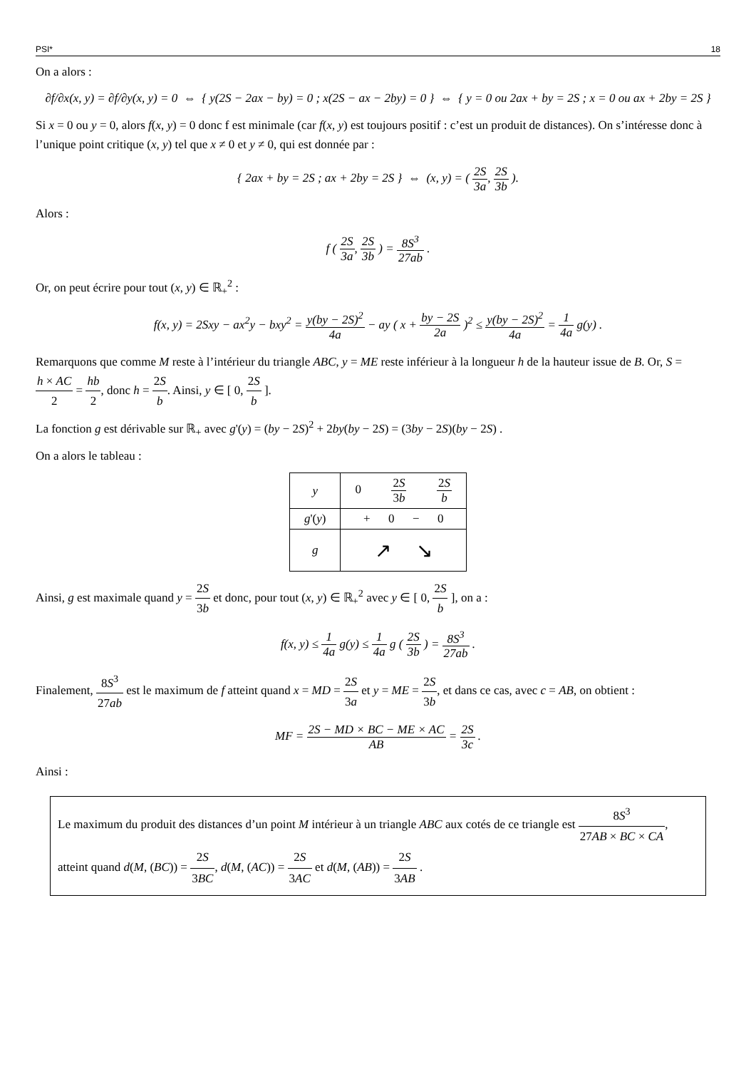PSI* 18
On a alors :
∂f/∂x(x, y) = ∂f/∂y(x, y) = 0 ⇔ { y(2S − 2ax − by) = 0 ; x(2S − ax − 2by) = 0 } ⇔ { y = 0 ou 2ax + by = 2S ; x = 0 ou ax + 2by = 2S }
Si x = 0 ou y = 0, alors f(x, y) = 0 donc f est minimale (car f(x, y) est toujours positif : c’est un produit de distances). On s’intéresse donc à l’unique point critique (x, y) tel que x ≠ 0 et y ≠ 0, qui est donnée par :
{ 2ax + by = 2S ; ax + 2by = 2S } ⇔ (x, y) = ( 2S 3a, 2S 3b ).
Alors :
f ( 2S 3a, 2S 3b ) = 8S<sup>3</sup> 27ab .
Or, on peut écrire pour tout (x, y) ∈ ℝ<sub>+</sub><sup>2</sup> :
f(x, y) = 2Sxy − ax<sup>2</sup>y − bxy<sup>2</sup> = y(by − 2S)<sup>2</sup> 4a − ay ( x + by − 2S 2a )<sup>2</sup> ≤ y(by − 2S)<sup>2</sup> 4a = 1 4a g(y) .
Remarquons que comme M reste à l’intérieur du triangle ABC, y = ME reste inférieur à la longueur h de la hauteur issue de B. Or, S = h × AC 2 = hb 2, donc h = 2S b. Ainsi, y ∈ [ 0, 2S b ].
La fonction g est dérivable sur ℝ<sub>+</sub> avec g'(y) = (by − 2S)<sup>2</sup> + 2by(by − 2S) = (3by − 2S)(by − 2S) .
On a alors le tableau :
| y | 0 2 S 3 b 2 S b |
| g '( y ) | + 0 − 0 |
| g | ↗ ↘ |
Ainsi, g est maximale quand y = 2S 3b et donc, pour tout (x, y) ∈ ℝ<sub>+</sub><sup>2</sup> avec y ∈ [ 0, 2S b ], on a :
f(x, y) ≤ 1 4a g(y) ≤ 1 4a g ( 2S 3b ) = 8S<sup>3</sup> 27ab .
Finalement, 8S<sup>3</sup> 27ab est le maximum de f atteint quand x = MD = 2S 3a et y = ME = 2S 3b, et dans ce cas, avec c = AB, on obtient :
MF = 2S − MD × BC − ME × AC AB = 2S 3c .
Ainsi :
Le maximum du produit des distances d’un point M intérieur à un triangle ABC aux cotés de ce triangle est 8S<sup>3</sup> 27AB × BC × CA, atteint quand d(M, (BC)) = 2S 3BC, d(M, (AC)) = 2S 3AC et d(M, (AB)) = 2S 3AB .